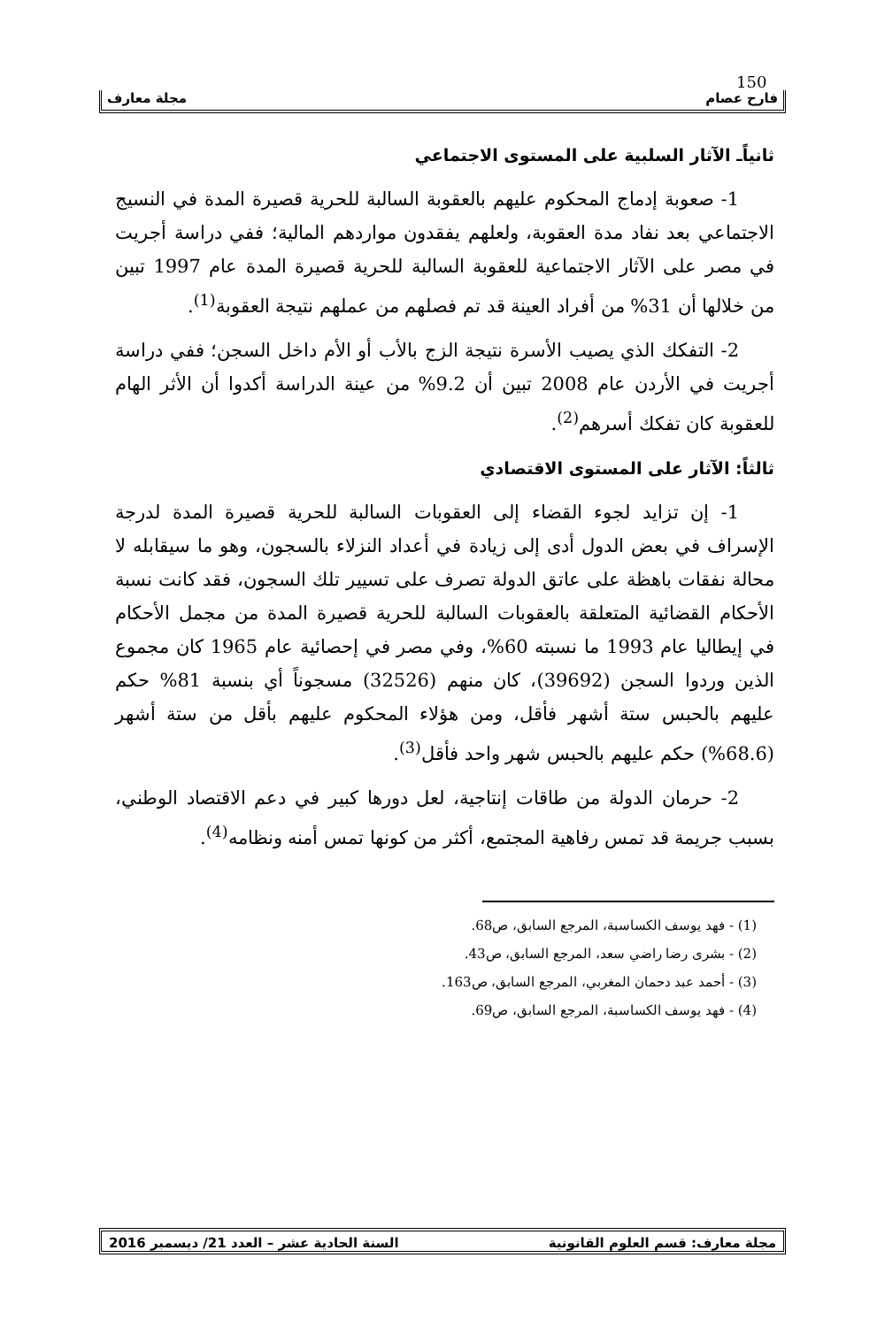150
فارح عصام مجلة معارف
ثانياًـ الآثار السلبية على المستوى الاجتماعي
1- صعوبة إدماج المحكوم عليهم بالعقوبة السالبة للحرية قصيرة المدة في النسيج الاجتماعي بعد نفاد مدة العقوبة، ولعلهم يفقدون مواردهم المالية؛ ففي دراسة أجريت في مصر على الآثار الاجتماعية للعقوبة السالبة للحرية قصيرة المدة عام 1997 تبين من خلالها أن 31% من أفراد العينة قد تم فصلهم من عملهم نتيجة العقوبة<sup>(1)</sup>.
2- التفكك الذي يصيب الأسرة نتيجة الزج بالأب أو الأم داخل السجن؛ ففي دراسة أجريت في الأردن عام 2008 تبين أن 9.2% من عينة الدراسة أكدوا أن الأثر الهام للعقوبة كان تفكك أسرهم<sup>(2)</sup>.
ثالثاً: الآثار على المستوى الاقتصادي
1- إن تزايد لجوء القضاء إلى العقوبات السالبة للحرية قصيرة المدة لدرجة الإسراف في بعض الدول أدى إلى زيادة في أعداد النزلاء بالسجون، وهو ما سيقابله لا محالة نفقات باهظة على عاتق الدولة تصرف على تسيير تلك السجون، فقد كانت نسبة الأحكام القضائية المتعلقة بالعقوبات السالبة للحرية قصيرة المدة من مجمل الأحكام في إيطاليا عام 1993 ما نسبته 60%، وفي مصر في إحصائية عام 1965 كان مجموع الذين وردوا السجن (39692)، كان منهم (32526) مسجوناً أي بنسبة 81% حكم عليهم بالحبس ستة أشهر فأقل، ومن هؤلاء المحكوم عليهم بأقل من ستة أشهر (68.6%) حكم عليهم بالحبس شهر واحد فأقل<sup>(3)</sup>.
2- حرمان الدولة من طاقات إنتاجية، لعل دورها كبير في دعم الاقتصاد الوطني، بسبب جريمة قد تمس رفاهية المجتمع، أكثر من كونها تمس أمنه ونظامه<sup>(4)</sup>.
(1) - فهد يوسف الكساسبة، المرجع السابق، ص68.
(2) - بشرى رضا راضي سعد، المرجع السابق، ص43.
(3) - أحمد عبد دحمان المغربي، المرجع السابق، ص163.
(4) - فهد يوسف الكساسبة، المرجع السابق، ص69.
مجلة معارف: قسم العلوم القانونية السنة الحادية عشر – العدد 21/ ديسمبر 2016